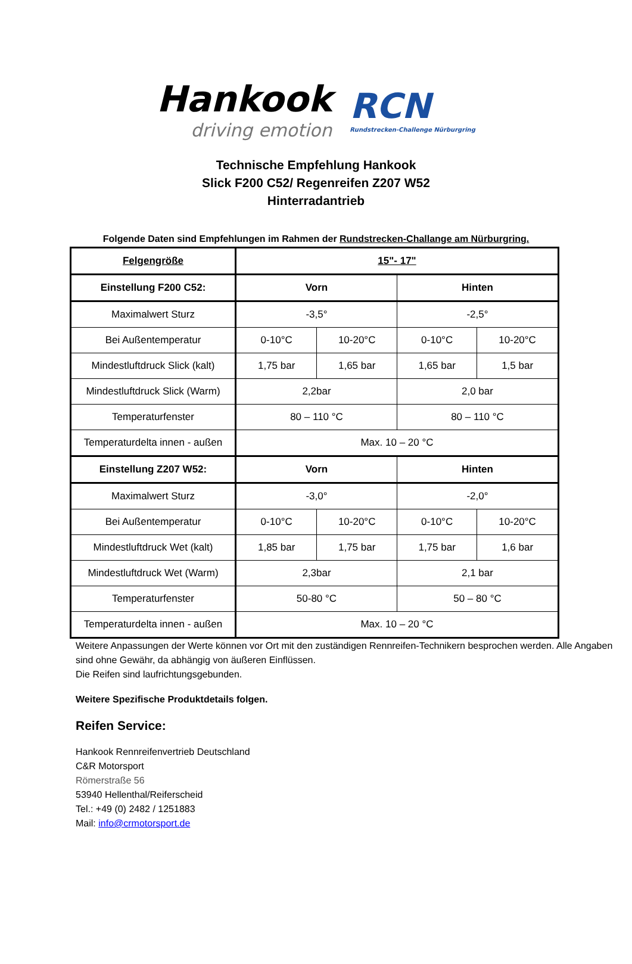Hankook
driving emotion
RCN
Rundstrecken-Challenge Nürburgring
Technische Empfehlung Hankook
Slick F200 C52/ Regenreifen Z207 W52
Hinterradantrieb
Folgende Daten sind Empfehlungen im Rahmen der Rundstrecken-Challange am Nürburgring.
| Felgengröße | 15"- 17" | | | |
| Einstellung F200 C52: | Vorn | | Hinten | |
| Maximalwert Sturz | -3,5° | | -2,5° | |
| Bei Außentemperatur | 0-10°C | 10-20°C | 0-10°C | 10-20°C |
| Mindestluftdruck Slick (kalt) | 1,75 bar | 1,65 bar | 1,65 bar | 1,5 bar |
| Mindestluftdruck Slick (Warm) | 2,2bar | | 2,0 bar | |
| Temperaturfenster | 80 – 110 °C | | 80 – 110 °C | |
| Temperaturdelta innen - außen | Max. 10 – 20 °C | | | |
| Einstellung Z207 W52: | Vorn | | Hinten | |
| Maximalwert Sturz | -3,0° | | -2,0° | |
| Bei Außentemperatur | 0-10°C | 10-20°C | 0-10°C | 10-20°C |
| Mindestluftdruck Wet (kalt) | 1,85 bar | 1,75 bar | 1,75 bar | 1,6 bar |
| Mindestluftdruck Wet (Warm) | 2,3bar | | 2,1 bar | |
| Temperaturfenster | 50-80 °C | | 50 – 80 °C | |
| Temperaturdelta innen - außen | Max. 10 – 20 °C | | | |
Weitere Anpassungen der Werte können vor Ort mit den zuständigen Rennreifen-Technikern besprochen werden. Alle Angaben sind ohne Gewähr, da abhängig von äußeren Einflüssen.
Die Reifen sind laufrichtungsgebunden.
Weitere Spezifische Produktdetails folgen.
Reifen Service:
Hankook Rennreifenvertrieb Deutschland
C&R Motorsport
Römerstraße 56
53940 Hellenthal/Reiferscheid
Tel.: +49 (0) 2482 / 1251883
Mail: info@crmotorsport.de